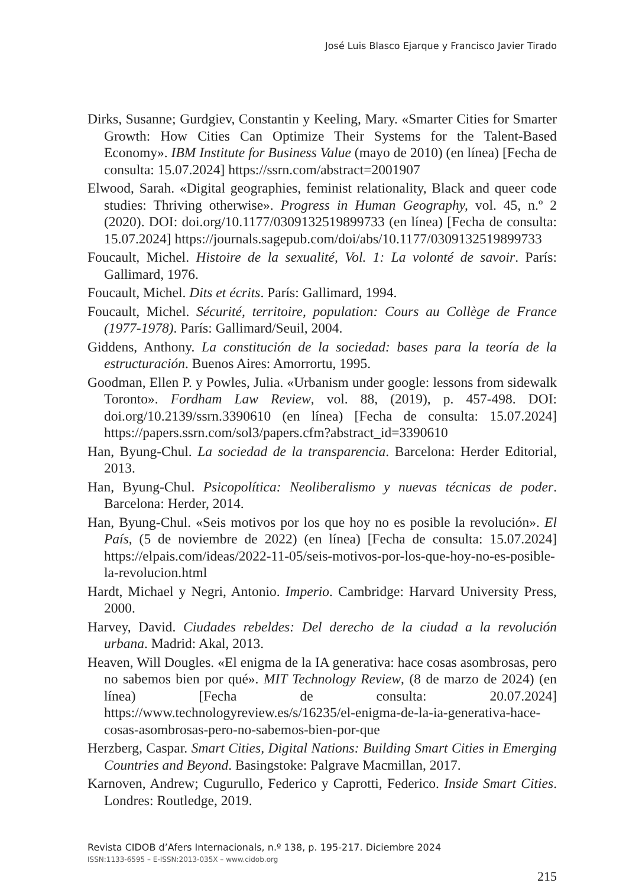José Luis Blasco Ejarque y Francisco Javier Tirado
Dirks, Susanne; Gurdgiev, Constantin y Keeling, Mary. «Smarter Cities for Smarter Growth: How Cities Can Optimize Their Systems for the Talent-Based Economy». IBM Institute for Business Value (mayo de 2010) (en línea) [Fecha de consulta: 15.07.2024] https://ssrn.com/abstract=2001907
Elwood, Sarah. «Digital geographies, feminist relationality, Black and queer code studies: Thriving otherwise». Progress in Human Geography, vol. 45, n.º 2 (2020). DOI: doi.org/10.1177/0309132519899733 (en línea) [Fecha de consulta: 15.07.2024] https://journals.sagepub.com/doi/abs/10.1177/0309132519899733
Foucault, Michel. Histoire de la sexualité, Vol. 1: La volonté de savoir. París: Gallimard, 1976.
Foucault, Michel. Dits et écrits. París: Gallimard, 1994.
Foucault, Michel. Sécurité, territoire, population: Cours au Collège de France (1977-1978). París: Gallimard/Seuil, 2004.
Giddens, Anthony. La constitución de la sociedad: bases para la teoría de la estructuración. Buenos Aires: Amorrortu, 1995.
Goodman, Ellen P. y Powles, Julia. «Urbanism under google: lessons from sidewalk Toronto». Fordham Law Review, vol. 88, (2019), p. 457-498. DOI: doi.org/10.2139/ssrn.3390610 (en línea) [Fecha de consulta: 15.07.2024] https://papers.ssrn.com/sol3/papers.cfm?abstract_id=3390610
Han, Byung-Chul. La sociedad de la transparencia. Barcelona: Herder Editorial, 2013.
Han, Byung-Chul. Psicopolítica: Neoliberalismo y nuevas técnicas de poder. Barcelona: Herder, 2014.
Han, Byung-Chul. «Seis motivos por los que hoy no es posible la revolución». El País, (5 de noviembre de 2022) (en línea) [Fecha de consulta: 15.07.2024] https://elpais.com/ideas/2022-11-05/seis-motivos-por-los-que-hoy-no-es-posible-la-revolucion.html
Hardt, Michael y Negri, Antonio. Imperio. Cambridge: Harvard University Press, 2000.
Harvey, David. Ciudades rebeldes: Del derecho de la ciudad a la revolución urbana. Madrid: Akal, 2013.
Heaven, Will Dougles. «El enigma de la IA generativa: hace cosas asombrosas, pero no sabemos bien por qué». MIT Technology Review, (8 de marzo de 2024) (en línea) [Fecha de consulta: 20.07.2024] https://www.technologyreview.es/s/16235/el-enigma-de-la-ia-generativa-hace-cosas-asombrosas-pero-no-sabemos-bien-por-que
Herzberg, Caspar. Smart Cities, Digital Nations: Building Smart Cities in Emerging Countries and Beyond. Basingstoke: Palgrave Macmillan, 2017.
Karnoven, Andrew; Cugurullo, Federico y Caprotti, Federico. Inside Smart Cities. Londres: Routledge, 2019.
Revista CIDOB d’Afers Internacionals, n.º 138, p. 195-217. Diciembre 2024
ISSN:1133-6595 – E-ISSN:2013-035X – www.cidob.org
215